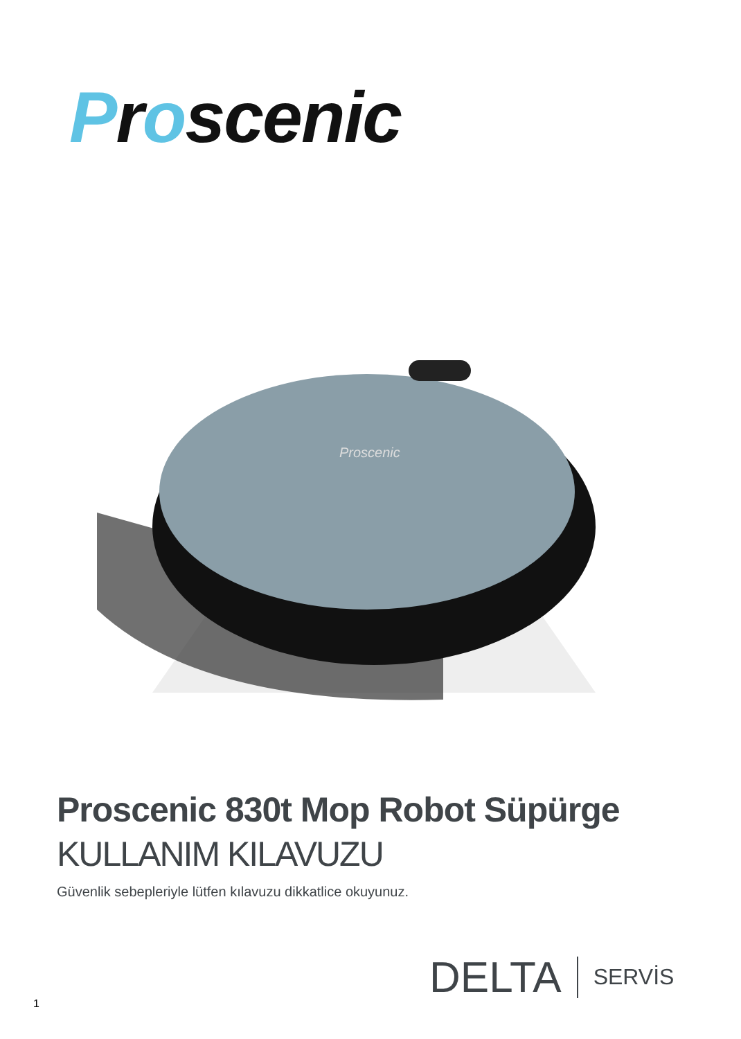Proscenic
Proscenic
Proscenic 830t Mop Robot Süpürge
KULLANIM KILAVUZU
Güvenlik sebepleriyle lütfen kılavuzu dikkatlice okuyunuz.
DELTA SERVİS
1